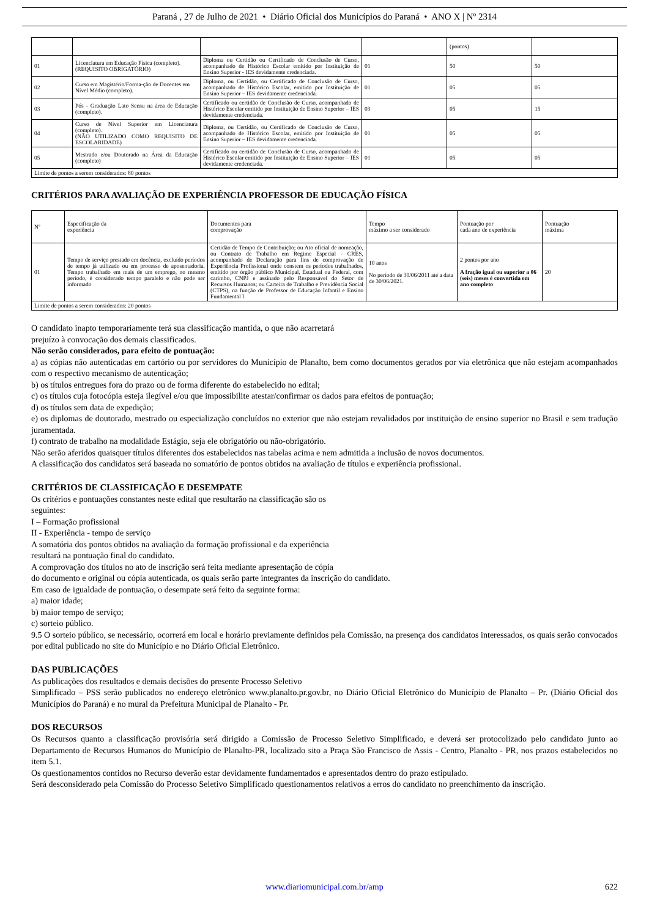Paraná , 27 de Julho de 2021 • Diário Oficial dos Municípios do Paraná • ANO X | Nº 2314
| | | | | (pontos) | |
| 01 | Licenciatura em Educação Física (completo). (REQUISITO OBRIGATÓRIO) | Diploma ou Certidão ou Certificado de Conclusão de Curso, acompanhado de Histórico Escolar emitido por Instituição de Ensino Superior - IES devidamente credenciada. | 01 | 50 | 50 |
| 02 | Curso em Magistério/Forma-ção de Docentes em Nível Médio (completo). | Diploma, ou Certidão, ou Certificado de Conclusão de Curso, acompanhado de Histórico Escolar, emitido por Instituição de Ensino Superior – IES devidamente credenciada. | 01 | 05 | 05 |
| 03 | Pós - Graduação Lato Sensu na área de Educação (completo). | Certificado ou certidão de Conclusão de Curso, acompanhado de Histórico Escolar emitido por Instituição de Ensino Superior – IES devidamente credenciada. | 03 | 05 | 15 |
| 04 | Curso de Nível Superior em Licenciatura (completo). (NÃO UTILIZADO COMO REQUISITO DE ESCOLARIDADE) | Diploma, ou Certidão, ou Certificado de Conclusão de Curso, acompanhado de Histórico Escolar, emitido por Instituição de Ensino Superior – IES devidamente credenciada. | 01 | 05 | 05 |
| 05 | Mestrado e/ou Doutorado na Área da Educação (completo) | Certificado ou certidão de Conclusão de Curso, acompanhado de Histórico Escolar emitido por Instituição de Ensino Superior – IES devidamente credenciada. | 01 | 05 | 05 |
| Limite de pontos a serem considerados: 80 pontos | | | | | |
CRITÉRIOS PARA AVALIAÇÃO DE EXPERIÊNCIA PROFESSOR DE EDUCAÇÃO FÍSICA
| Nº | Especificação da experiência | Documentos para comprovação | Tempo máximo a ser considerado | Pontuação por cada ano de experiência | Pontuação máxima |
| --- | --- | --- | --- | --- | --- |
| 01 | Tempo de serviço prestado em docência, excluído períodos de tempo já utilizado ou em processo de aposentadoria. Tempo trabalhado em mais de um emprego, no mesmo período, é considerado tempo paralelo e não pode ser informado | Certidão de Tempo de Contribuição; ou Ato oficial de nomeação, ou Contrato de Trabalho em Regime Especial - CRES, acompanhado de Declaração para fins de comprovação de Experiência Profissional onde constem os períodos trabalhados, emitido por órgão público Municipal, Estadual ou Federal, com carimbo, CNPJ e assinado pelo Responsável do Setor de Recursos Humanos; ou Carteira de Trabalho e Previdência Social (CTPS), na função de Professor de Educação Infantil e Ensino Fundamental I. | 10 anos No período de 30/06/2011 até a data de 30/06/2021. | 2 pontos por ano A fração igual ou superior a 06 (seis) meses é convertida em ano completo | 20 |
| Limite de pontos a serem considerados: 20 pontos | | | | | |
O candidato inapto temporariamente terá sua classificação mantida, o que não acarretará
prejuízo à convocação dos demais classificados.
Não serão considerados, para efeito de pontuação:
a) as cópias não autenticadas em cartório ou por servidores do Município de Planalto, bem como documentos gerados por via eletrônica que não estejam acompanhados com o respectivo mecanismo de autenticação;
b) os títulos entregues fora do prazo ou de forma diferente do estabelecido no edital;
c) os títulos cuja fotocópia esteja ilegível e/ou que impossibilite atestar/confirmar os dados para efeitos de pontuação;
d) os títulos sem data de expedição;
e) os diplomas de doutorado, mestrado ou especialização concluídos no exterior que não estejam revalidados por instituição de ensino superior no Brasil e sem tradução juramentada.
f) contrato de trabalho na modalidade Estágio, seja ele obrigatório ou não-obrigatório.
Não serão aferidos quaisquer títulos diferentes dos estabelecidos nas tabelas acima e nem admitida a inclusão de novos documentos.
A classificação dos candidatos será baseada no somatório de pontos obtidos na avaliação de títulos e experiência profissional.
CRITÉRIOS DE CLASSIFICAÇÃO E DESEMPATE
Os critérios e pontuações constantes neste edital que resultarão na classificação são os
seguintes:
I – Formação profissional
II - Experiência - tempo de serviço
A somatória dos pontos obtidos na avaliação da formação profissional e da experiência
resultará na pontuação final do candidato.
A comprovação dos títulos no ato de inscrição será feita mediante apresentação de cópia
do documento e original ou cópia autenticada, os quais serão parte integrantes da inscrição do candidato.
Em caso de igualdade de pontuação, o desempate será feito da seguinte forma:
a) maior idade;
b) maior tempo de serviço;
c) sorteio público.
9.5 O sorteio público, se necessário, ocorrerá em local e horário previamente definidos pela Comissão, na presença dos candidatos interessados, os quais serão convocados por edital publicado no site do Município e no Diário Oficial Eletrônico.
DAS PUBLICAÇÕES
As publicações dos resultados e demais decisões do presente Processo Seletivo
Simplificado – PSS serão publicados no endereço eletrônico www.planalto.pr.gov.br, no Diário Oficial Eletrônico do Município de Planalto – Pr. (Diário Oficial dos Municípios do Paraná) e no mural da Prefeitura Municipal de Planalto - Pr.
DOS RECURSOS
Os Recursos quanto a classificação provisória será dirigido a Comissão de Processo Seletivo Simplificado, e deverá ser protocolizado pelo candidato junto ao Departamento de Recursos Humanos do Município de Planalto-PR, localizado sito a Praça São Francisco de Assis - Centro, Planalto - PR, nos prazos estabelecidos no item 5.1.
Os questionamentos contidos no Recurso deverão estar devidamente fundamentados e apresentados dentro do prazo estipulado.
Será desconsiderado pela Comissão do Processo Seletivo Simplificado questionamentos relativos a erros do candidato no preenchimento da inscrição.
www.diariomunicipal.com.br/amp 622